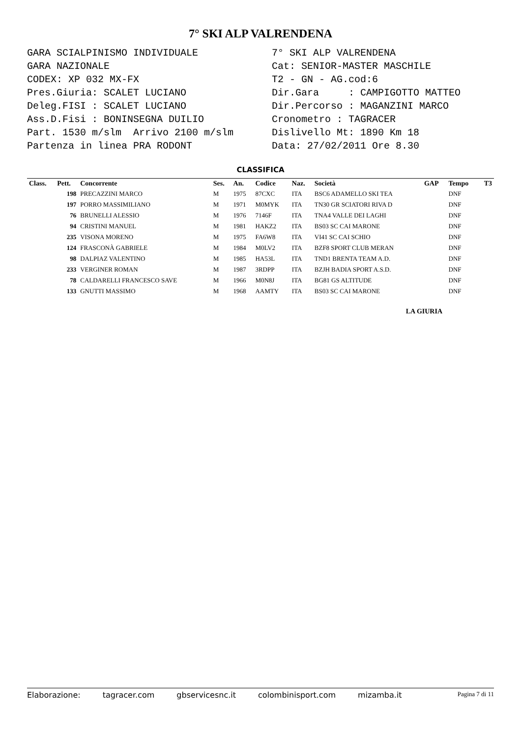7° SKI ALP VALRENDENA
GARA SCIALPINISMO INDIVIDUALE GARA NAZIONALE CODEX: XP 032 MX-FX Pres.Giuria: SCALET LUCIANO Deleg.FISI : SCALET LUCIANO Ass.D.Fisi : BONINSEGNA DUILIO Part. 1530 m/slm Arrivo 2100 m/slm Partenza in linea PRA RODONT
7° SKI ALP VALRENDENA Cat: SENIOR-MASTER MASCHILE T2 - GN - AG.cod:6 Dir.Gara : CAMPIGOTTO MATTEO Dir.Percorso : MAGANZINI MARCO Cronometro : TAGRACER Dislivello Mt: 1890 Km 18 Data: 27/02/2011 Ore 8.30
CLASSIFICA
| Class. | Pett. | Concorrente | Ses. | An. | Codice | Naz. | Società | GAP | Tempo | T3 |
| --- | --- | --- | --- | --- | --- | --- | --- | --- | --- | --- |
| | 198 | PRECAZZINI MARCO | M | 1975 | 87CXC | ITA | BSC6 ADAMELLO SKI TEA | | DNF | |
| | 197 | PORRO MASSIMILIANO | M | 1971 | M0MYK | ITA | TN30 GR SCIATORI RIVA D | | DNF | |
| | 76 | BRUNELLI ALESSIO | M | 1976 | 7146F | ITA | TNA4 VALLE DEI LAGHI | | DNF | |
| | 94 | CRISTINI MANUEL | M | 1981 | HAKZ2 | ITA | BS03 SC CAI MARONE | | DNF | |
| | 235 | VISONA MORENO | M | 1975 | FA6W8 | ITA | VI41 SC CAI SCHIO | | DNF | |
| | 124 | FRASCONÀ GABRIELE | M | 1984 | M0LV2 | ITA | BZF8 SPORT CLUB MERAN | | DNF | |
| | 98 | DALPIAZ VALENTINO | M | 1985 | HA53L | ITA | TND1 BRENTA TEAM A.D. | | DNF | |
| | 233 | VERGINER ROMAN | M | 1987 | 3RDPP | ITA | BZJH BADIA SPORT A.S.D. | | DNF | |
| | 78 | CALDARELLI FRANCESCO SAVE | M | 1966 | M0N8J | ITA | BG81 GS ALTITUDE | | DNF | |
| | 133 | GNUTTI MASSIMO | M | 1968 | AAMTY | ITA | BS03 SC CAI MARONE | | DNF | |
LA GIURIA
Elaborazione: tagracer.com gbservicesnc.it colombinisport.com mizamba.it Pagina 7 di 11